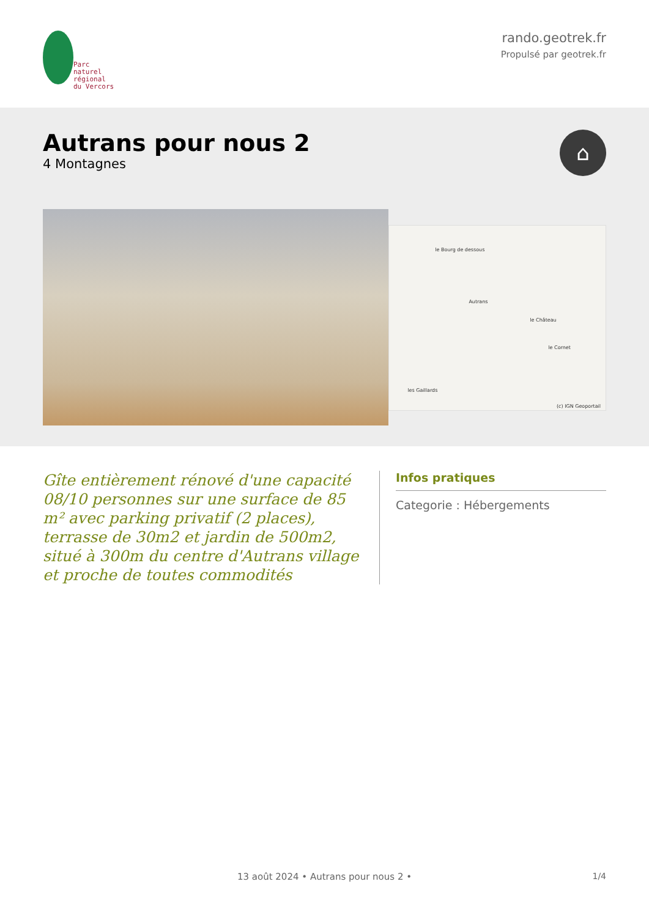Parc
naturel
régional
du Vercors
rando.geotrek.fr
Propulsé par geotrek.fr
Autrans pour nous 2
4 Montagnes
⌂
le Bourg de dessous
Autrans
le Château
le Cornet
les Gaillards
(c) IGN Geoportail
Gîte entièrement rénové d'une capacité 08/10 personnes sur une surface de 85 m² avec parking privatif (2 places), terrasse de 30m2 et jardin de 500m2, situé à 300m du centre d'Autrans village et proche de toutes commodités
Infos pratiques
Categorie : Hébergements
1/4 13 août 2024 • Autrans pour nous 2 •